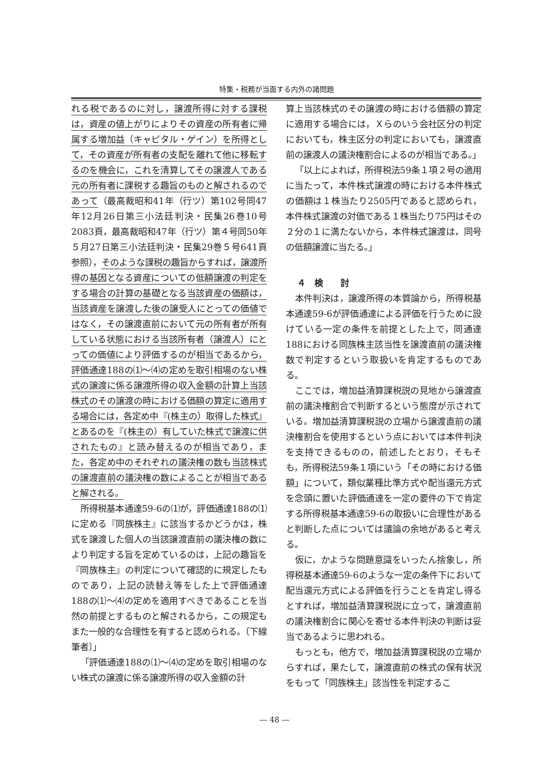特集・税務が当面する内外の諸問題
れる税であるのに対し，譲渡所得に対する課税は，資産の値上がりによりその資産の所有者に帰属する増加益（キャピタル・ゲイン）を所得として，その資産が所有者の支配を離れて他に移転するのを機会に，これを清算してその譲渡人である元の所有者に課税する趣旨のものと解されるのであって（最高裁昭和41年（行ツ）第102号同47年12月26日第三小法廷判決・民集26巻10号2083頁，最高裁昭和47年（行ツ）第４号同50年５月27日第三小法廷判決・民集29巻５号641頁参照），そのような課税の趣旨からすれば，譲渡所得の基因となる資産についての低額譲渡の判定をする場合の計算の基礎となる当該資産の価額は，当該資産を譲渡した後の譲受人にとっての価値ではなく，その譲渡直前において元の所有者が所有している状態における当該所有者（譲渡人）にとっての価値により評価するのが相当であるから，評価通達188の⑴～⑷の定めを取引相場のない株式の譲渡に係る譲渡所得の収入金額の計算上当該株式のその譲渡の時における価額の算定に適用する場合には，各定め中『(株主の）取得した株式』とあるのを『(株主の）有していた株式で譲渡に供されたもの』と読み替えるのが相当であり，また，各定め中のそれぞれの議決権の数も当該株式の譲渡直前の議決権の数によることが相当であると解される。
所得税基本通達59-6の⑴が，評価通達188の⑴に定める『同族株主』に該当するかどうかは，株式を譲渡した個人の当該譲渡直前の議決権の数により判定する旨を定めているのは，上記の趣旨を『同族株主』の判定について確認的に規定したものであり，上記の読替え等をした上で評価通達188の⑴～⑷の定めを適用すべきであることを当然の前提とするものと解されるから，この規定もまた一般的な合理性を有すると認められる。〔下線筆者〕」
「評価通達188の⑴～⑷の定めを取引相場のない株式の譲渡に係る譲渡所得の収入金額の計
算上当該株式のその譲渡の時における価額の算定に適用する場合には，Ｘらのいう会社区分の判定においても，株主区分の判定においても，譲渡直前の譲渡人の議決権割合によるのが相当である。」
「以上によれば，所得税法59条１項２号の適用に当たって，本件株式譲渡の時における本件株式の価額は１株当たり2505円であると認められ，本件株式譲渡の対価である１株当たり75円はその２分の１に満たないから，本件株式譲渡は，同号の低額譲渡に当たる。」
４　検　　討
本件判決は，譲渡所得の本質論から，所得税基本通達59-6が評価通達による評価を行うために設けている一定の条件を前提とした上で，同通達188における同族株主該当性を譲渡直前の議決権数で判定するという取扱いを肯定するものである。
ここでは，増加益清算課税説の見地から譲渡直前の議決権割合で判断するという態度が示されている。増加益清算課税説の立場から譲渡直前の議決権割合を使用するという点においては本件判決を支持できるものの，前述したとおり，そもそも，所得税法59条１項にいう「その時における価額」について，類似業種比準方式や配当還元方式を念頭に置いた評価通達を一定の要件の下で肯定する所得税基本通達59-6の取扱いに合理性があると判断した点については議論の余地があると考える。
仮に，かような問題意識をいったん捨象し，所得税基本通達59-6のような一定の条件下において配当還元方式による評価を行うことを肯定し得るとすれば，増加益清算課税説に立って，譲渡直前の議決権割合に関心を寄せる本件判決の判断は妥当であるように思われる。
もっとも，他方で，増加益清算課税説の立場からすれば，果たして，譲渡直前の株式の保有状況をもって「同族株主」該当性を判定するこ
― 48 ―